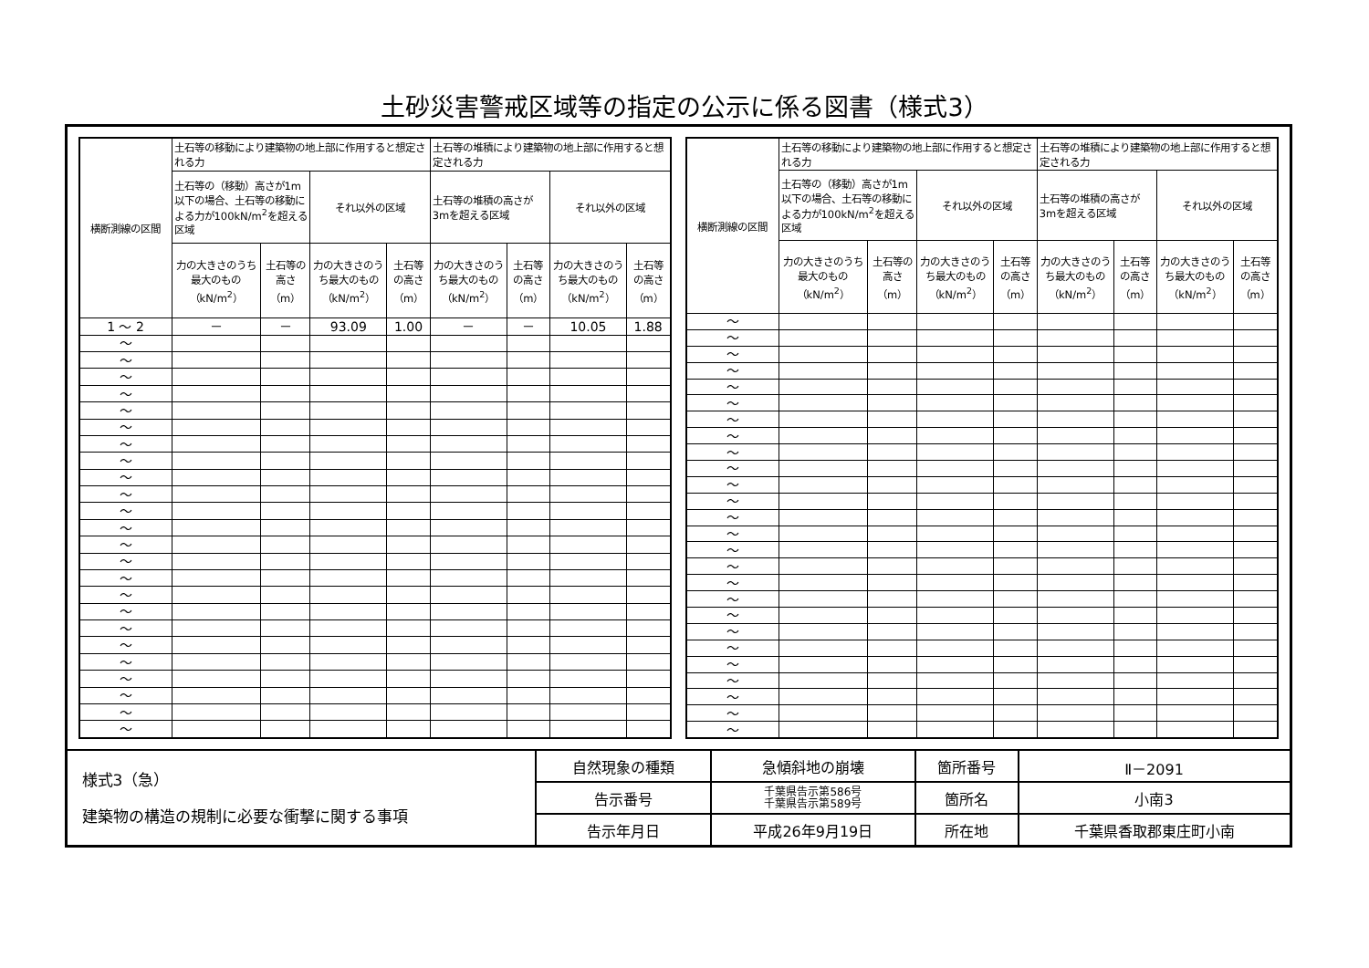土砂災害警戒区域等の指定の公示に係る図書（様式3）
| 横断測線の区間 | 土石等の移動により建築物の地上部に作用すると想定される力 | | | | 土石等の堆積により建築物の地上部に作用すると想定される力 | | | |
| --- | --- | --- | --- | --- | --- | --- | --- | --- |
| | 土石等の（移動）高さが1m以下の場合、土石等の移動による力が100kN/m<sup>2</sup>を超える区域 | | それ以外の区域 | | 土石等の堆積の高さが3mを超える区域 | | それ以外の区域 | |
| | 力の大きさのうち最大のもの（kN/m<sup>2</sup>） | 土石等の高さ（m） | 力の大きさのうち最大のもの（kN/m<sup>2</sup>） | 土石等の高さ（m） | 力の大きさのうち最大のもの（kN/m<sup>2</sup>） | 土石等の高さ（m） | 力の大きさのうち最大のもの（kN/m<sup>2</sup>） | 土石等の高さ（m） |
| 1 ～ 2 | － | － | 93.09 | 1.00 | － | － | 10.05 | 1.88 |
| ～ | | | | | | | | |
| ～ | | | | | | | | |
| ～ | | | | | | | | |
| ～ | | | | | | | | |
| ～ | | | | | | | | |
| ～ | | | | | | | | |
| ～ | | | | | | | | |
| ～ | | | | | | | | |
| ～ | | | | | | | | |
| ～ | | | | | | | | |
| ～ | | | | | | | | |
| ～ | | | | | | | | |
| ～ | | | | | | | | |
| ～ | | | | | | | | |
| ～ | | | | | | | | |
| ～ | | | | | | | | |
| ～ | | | | | | | | |
| ～ | | | | | | | | |
| ～ | | | | | | | | |
| ～ | | | | | | | | |
| ～ | | | | | | | | |
| ～ | | | | | | | | |
| ～ | | | | | | | | |
| ～ | | | | | | | | |
| 横断測線の区間 | 土石等の移動により建築物の地上部に作用すると想定される力 | | | | 土石等の堆積により建築物の地上部に作用すると想定される力 | | | |
| --- | --- | --- | --- | --- | --- | --- | --- | --- |
| | 土石等の（移動）高さが1m以下の場合、土石等の移動による力が100kN/m<sup>2</sup>を超える区域 | | それ以外の区域 | | 土石等の堆積の高さが3mを超える区域 | | それ以外の区域 | |
| | 力の大きさのうち最大のもの（kN/m<sup>2</sup>） | 土石等の高さ（m） | 力の大きさのうち最大のもの（kN/m<sup>2</sup>） | 土石等の高さ（m） | 力の大きさのうち最大のもの（kN/m<sup>2</sup>） | 土石等の高さ（m） | 力の大きさのうち最大のもの（kN/m<sup>2</sup>） | 土石等の高さ（m） |
| ～ | | | | | | | | |
| ～ | | | | | | | | |
| ～ | | | | | | | | |
| ～ | | | | | | | | |
| ～ | | | | | | | | |
| ～ | | | | | | | | |
| ～ | | | | | | | | |
| ～ | | | | | | | | |
| ～ | | | | | | | | |
| ～ | | | | | | | | |
| ～ | | | | | | | | |
| ～ | | | | | | | | |
| ～ | | | | | | | | |
| ～ | | | | | | | | |
| ～ | | | | | | | | |
| ～ | | | | | | | | |
| ～ | | | | | | | | |
| ～ | | | | | | | | |
| ～ | | | | | | | | |
| ～ | | | | | | | | |
| ～ | | | | | | | | |
| ～ | | | | | | | | |
| ～ | | | | | | | | |
| ～ | | | | | | | | |
| ～ | | | | | | | | |
| ～ | | | | | | | | |
| 様式3（急） 建築物の構造の規制に必要な衝撃に関する事項 | 自然現象の種類 | 急傾斜地の崩壊 | 箇所番号 | Ⅱ－2091 |
| | 告示番号 | 千葉県告示第586号 千葉県告示第589号 | 箇所名 | 小南3 |
| | 告示年月日 | 平成26年9月19日 | 所在地 | 千葉県香取郡東庄町小南 |